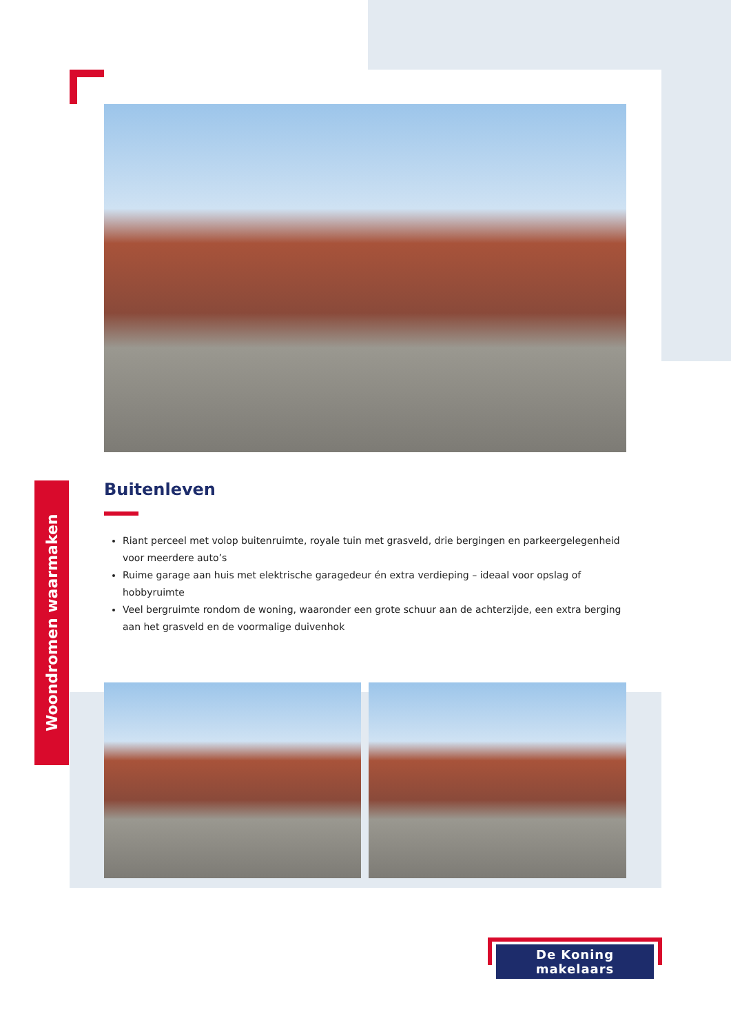Woondromen waarmaken
Buitenleven
Riant perceel met volop buitenruimte, royale tuin met grasveld, drie bergingen en parkeergelegenheid voor meerdere auto’s
Ruime garage aan huis met elektrische garagedeur én extra verdieping – ideaal voor opslag of hobbyruimte
Veel bergruimte rondom de woning, waaronder een grote schuur aan de achterzijde, een extra berging aan het grasveld en de voormalige duivenhok
De Koning makelaars